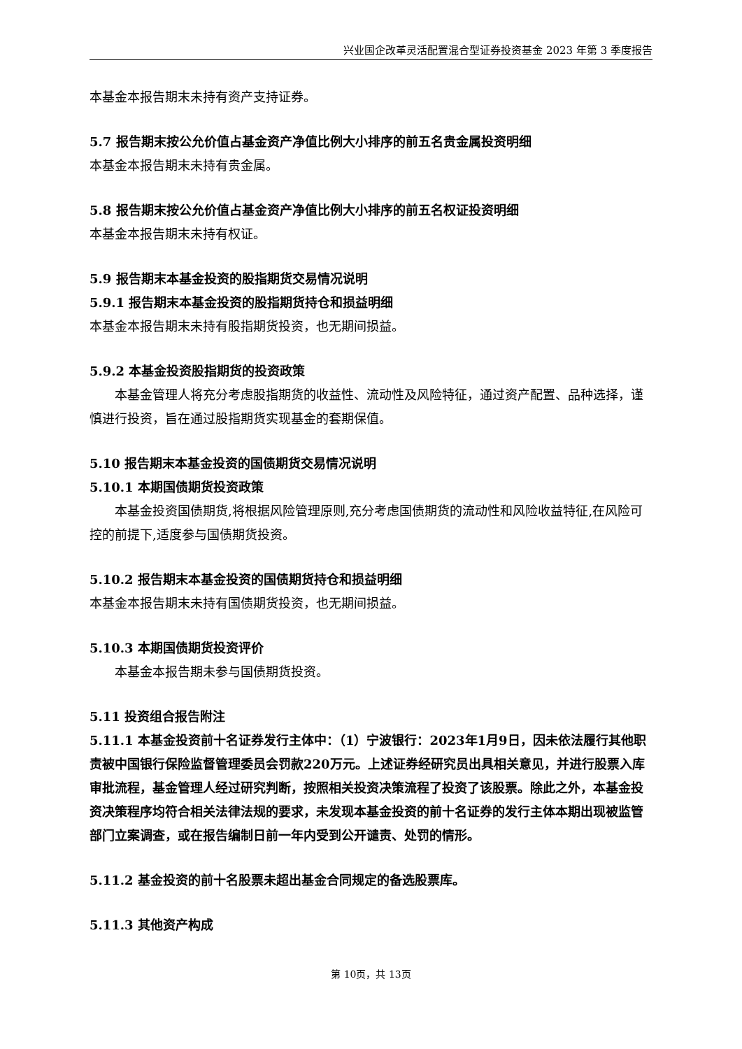兴业国企改革灵活配置混合型证券投资基金 2023 年第 3 季度报告
本基金本报告期末未持有资产支持证券。
5.7 报告期末按公允价值占基金资产净值比例大小排序的前五名贵金属投资明细
本基金本报告期末未持有贵金属。
5.8 报告期末按公允价值占基金资产净值比例大小排序的前五名权证投资明细
本基金本报告期末未持有权证。
5.9 报告期末本基金投资的股指期货交易情况说明
5.9.1 报告期末本基金投资的股指期货持仓和损益明细
本基金本报告期末未持有股指期货投资，也无期间损益。
5.9.2 本基金投资股指期货的投资政策
本基金管理人将充分考虑股指期货的收益性、流动性及风险特征，通过资产配置、品种选择，谨慎进行投资，旨在通过股指期货实现基金的套期保值。
5.10 报告期末本基金投资的国债期货交易情况说明
5.10.1 本期国债期货投资政策
本基金投资国债期货,将根据风险管理原则,充分考虑国债期货的流动性和风险收益特征,在风险可控的前提下,适度参与国债期货投资。
5.10.2 报告期末本基金投资的国债期货持仓和损益明细
本基金本报告期末未持有国债期货投资，也无期间损益。
5.10.3 本期国债期货投资评价
本基金本报告期未参与国债期货投资。
5.11 投资组合报告附注
5.11.1 本基金投资前十名证券发行主体中：（1）宁波银行：2023年1月9日，因未依法履行其他职责被中国银行保险监督管理委员会罚款220万元。上述证券经研究员出具相关意见，并进行股票入库审批流程，基金管理人经过研究判断，按照相关投资决策流程了投资了该股票。除此之外，本基金投资决策程序均符合相关法律法规的要求，未发现本基金投资的前十名证券的发行主体本期出现被监管部门立案调查，或在报告编制日前一年内受到公开谴责、处罚的情形。
5.11.2 基金投资的前十名股票未超出基金合同规定的备选股票库。
5.11.3 其他资产构成
第 10页，共 13页